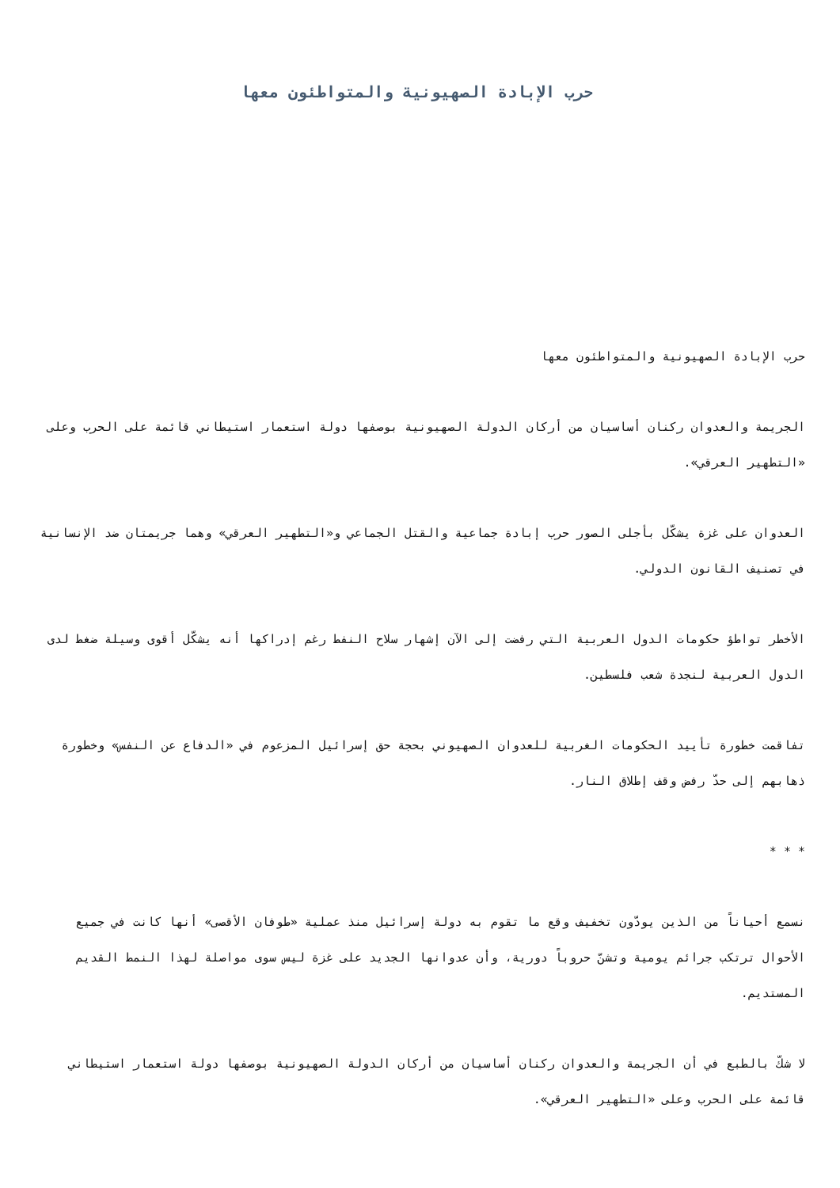حرب الإبادة الصهيونية والمتواطئون معها
حرب الإبادة الصهيونية والمتواطئون معها
الجريمة والعدوان ركنان أساسيان من أركان الدولة الصهيونية بوصفها دولة استعمار استيطاني قائمة على الحرب وعلى «التطهير العرقي».
العدوان على غزة يشكّل بأجلى الصور حرب إبادة جماعية والقتل الجماعي و«التطهير العرقي» وهما جريمتان ضد الإنسانية في تصنيف القانون الدولي.
الأخطر تواطؤ حكومات الدول العربية التي رفضت إلى الآن إشهار سلاح النفط رغم إدراكها أنه يشكّل أقوى وسيلة ضغط لدى الدول العربية لنجدة شعب فلسطين.
تفاقمت خطورة تأييد الحكومات الغربية للعدوان الصهيوني بحجة حق إسرائيل المزعوم في «الدفاع عن النفس» وخطورة ذهابهم إلى حدّ رفض وقف إطلاق النار.
* * *
نسمع أحياناً من الذين يودّون تخفيف وقع ما تقوم به دولة إسرائيل منذ عملية «طوفان الأقصى» أنها كانت في جميع الأحوال ترتكب جرائم يومية وتشنّ حروباً دورية، وأن عدوانها الجديد على غزة ليس سوى مواصلة لهذا النمط القديم المستديم.
لا شكّ بالطبع في أن الجريمة والعدوان ركنان أساسيان من أركان الدولة الصهيونية بوصفها دولة استعمار استيطاني قائمة على الحرب وعلى «التطهير العرقي».